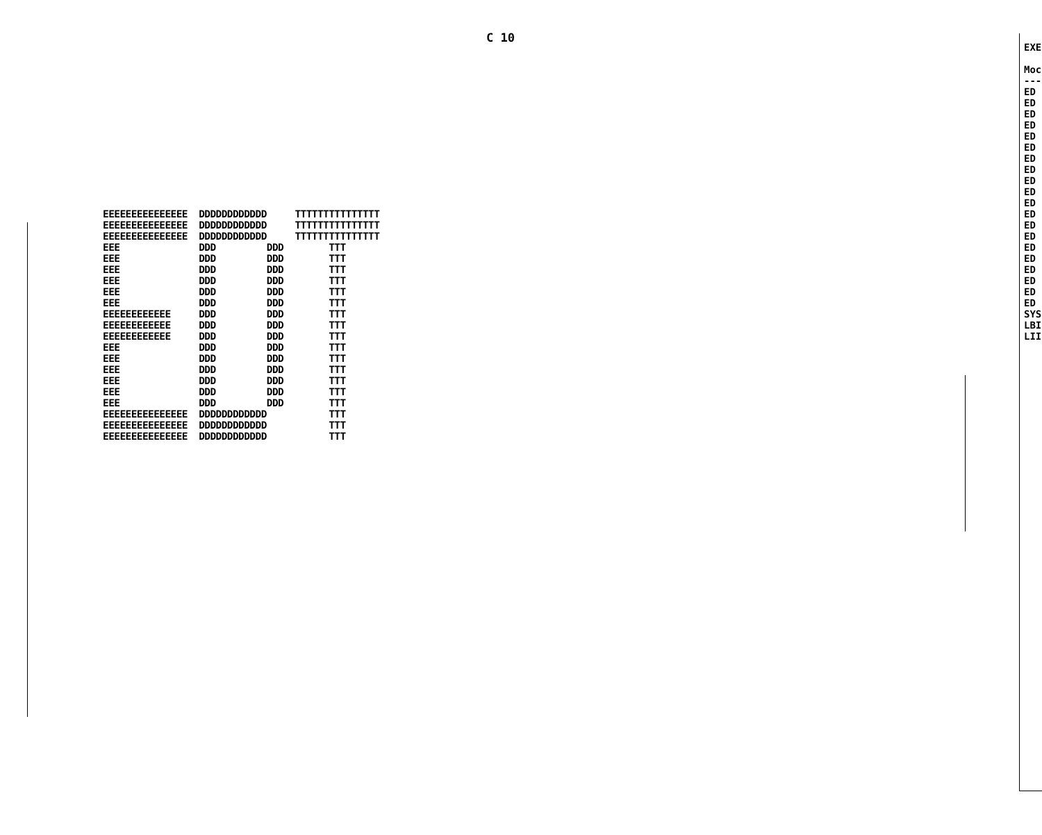C 10
EEEEEEEEEEEEEEE  DDDDDDDDDDDD     TTTTTTTTTTTTTTT
EEEEEEEEEEEEEEE  DDDDDDDDDDDD     TTTTTTTTTTTTTTT
EEEEEEEEEEEEEEE  DDDDDDDDDDDD     TTTTTTTTTTTTTTT
EEE              DDD         DDD        TTT
EEE              DDD         DDD        TTT
EEE              DDD         DDD        TTT
EEE              DDD         DDD        TTT
EEE              DDD         DDD        TTT
EEE              DDD         DDD        TTT
EEEEEEEEEEEE     DDD         DDD        TTT
EEEEEEEEEEEE     DDD         DDD        TTT
EEEEEEEEEEEE     DDD         DDD        TTT
EEE              DDD         DDD        TTT
EEE              DDD         DDD        TTT
EEE              DDD         DDD        TTT
EEE              DDD         DDD        TTT
EEE              DDD         DDD        TTT
EEE              DDD         DDD        TTT
EEEEEEEEEEEEEEE  DDDDDDDDDDDD           TTT
EEEEEEEEEEEEEEE  DDDDDDDDDDDD           TTT
EEEEEEEEEEEEEEE  DDDDDDDDDDDD           TTT
EXE

Moc
---
ED
ED
ED
ED
ED
ED
ED
ED
ED
ED
ED
ED
ED
ED
ED
ED
ED
ED
ED
ED
SYS
LBI
LII